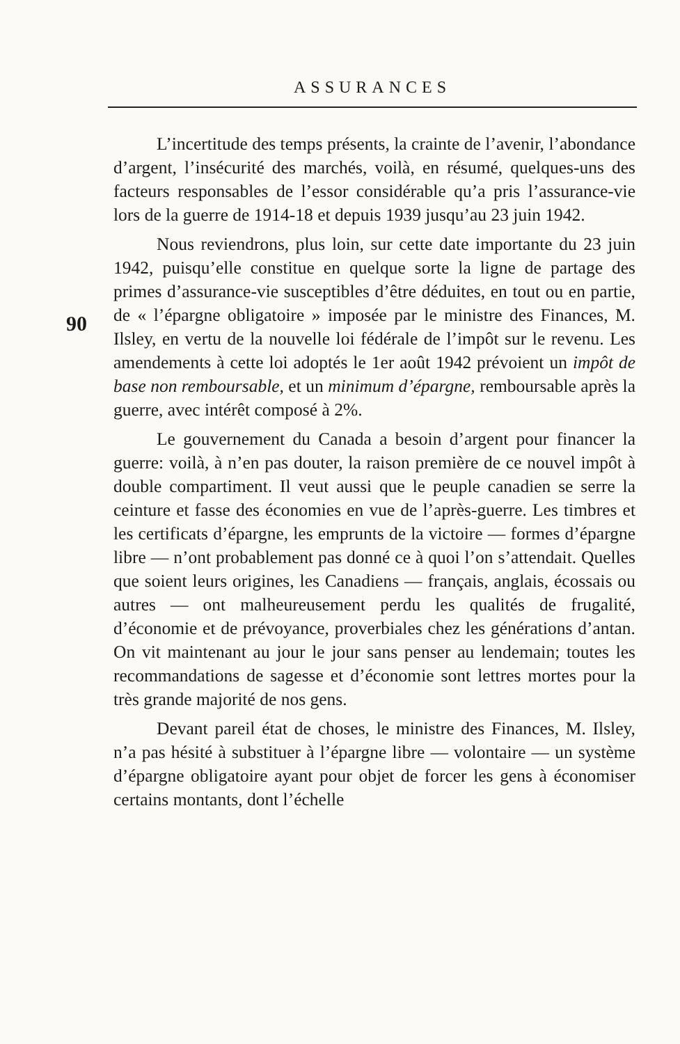ASSURANCES
90
L’incertitude des temps présents, la crainte de l’avenir, l’abondance d’argent, l’insécurité des marchés, voilà, en résumé, quelques-uns des facteurs responsables de l’essor considérable qu’a pris l’assurance-vie lors de la guerre de 1914-18 et depuis 1939 jusqu’au 23 juin 1942.
Nous reviendrons, plus loin, sur cette date importante du 23 juin 1942, puisqu’elle constitue en quelque sorte la ligne de partage des primes d’assurance-vie susceptibles d’être déduites, en tout ou en partie, de « l’épargne obligatoire » imposée par le ministre des Finances, M. Ilsley, en vertu de la nouvelle loi fédérale de l’impôt sur le revenu. Les amendements à cette loi adoptés le 1er août 1942 prévoient un impôt de base non remboursable, et un minimum d’épargne, remboursable après la guerre, avec intérêt composé à 2%.
Le gouvernement du Canada a besoin d’argent pour financer la guerre: voilà, à n’en pas douter, la raison première de ce nouvel impôt à double compartiment. Il veut aussi que le peuple canadien se serre la ceinture et fasse des économies en vue de l’après-guerre. Les timbres et les certificats d’épargne, les emprunts de la victoire — formes d’épargne libre — n’ont probablement pas donné ce à quoi l’on s’attendait. Quelles que soient leurs origines, les Canadiens — français, anglais, écossais ou autres — ont malheureusement perdu les qualités de frugalité, d’économie et de prévoyance, proverbiales chez les générations d’antan. On vit maintenant au jour le jour sans penser au lendemain; toutes les recommandations de sagesse et d’économie sont lettres mortes pour la très grande majorité de nos gens.
Devant pareil état de choses, le ministre des Finances, M. Ilsley, n’a pas hésité à substituer à l’épargne libre — volontaire — un système d’épargne obligatoire ayant pour objet de forcer les gens à économiser certains montants, dont l’échelle